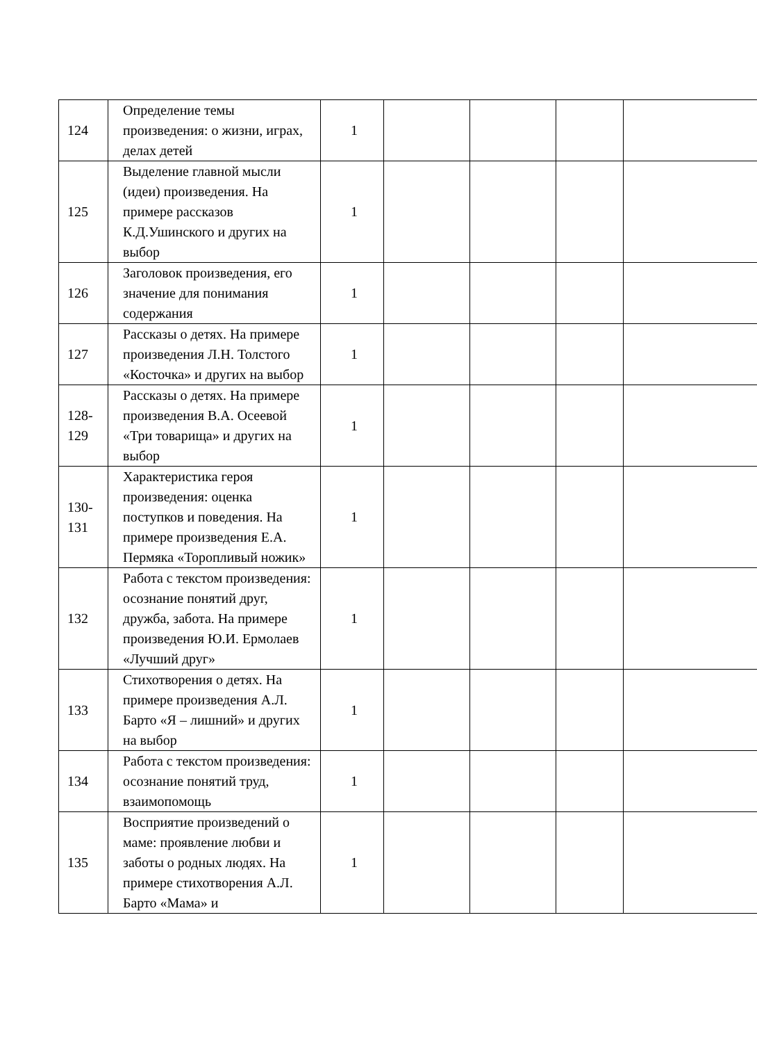| 124 | Определение темы произведения: о жизни, играх, делах детей | 1 | | | | |
| 125 | Выделение главной мысли (идеи) произведения. На примере рассказов К.Д.Ушинского и других на выбор | 1 | | | | |
| 126 | Заголовок произведения, его значение для понимания содержания | 1 | | | | |
| 127 | Рассказы о детях. На примере произведения Л.Н. Толстого «Косточка» и других на выбор | 1 | | | | |
| 128-129 | Рассказы о детях. На примере произведения В.А. Осеевой «Три товарища» и других на выбор | 1 | | | | |
| 130-131 | Характеристика героя произведения: оценка поступков и поведения. На примере произведения Е.А. Пермяка «Торопливый ножик» | 1 | | | | |
| 132 | Работа с текстом произведения: осознание понятий друг, дружба, забота. На примере произведения Ю.И. Ермолаев «Лучший друг» | 1 | | | | |
| 133 | Стихотворения о детях. На примере произведения А.Л. Барто «Я – лишний» и других на выбор | 1 | | | | |
| 134 | Работа с текстом произведения: осознание понятий труд, взаимопомощь | 1 | | | | |
| 135 | Восприятие произведений о маме: проявление любви и заботы о родных людях. На примере стихотворения А.Л. Барто «Мама» и | 1 | | | | |